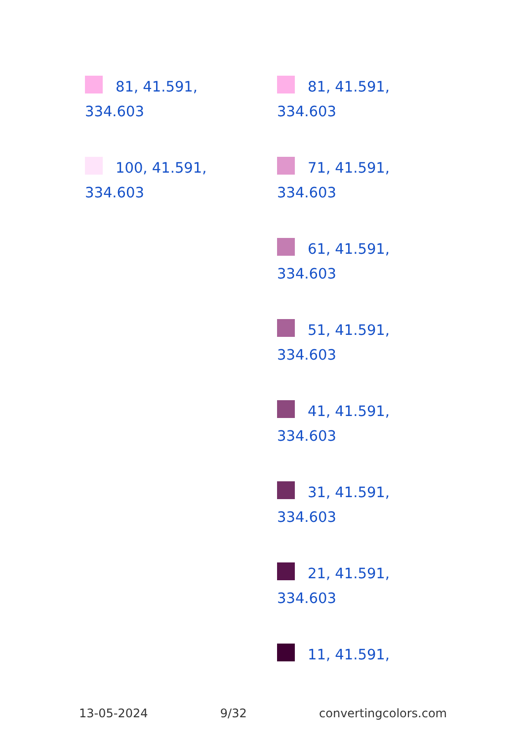81, 41.591, 334.603
100, 41.591, 334.603
81, 41.591, 334.603
71, 41.591, 334.603
61, 41.591, 334.603
51, 41.591, 334.603
41, 41.591, 334.603
31, 41.591, 334.603
21, 41.591, 334.603
11, 41.591,
13-05-2024 9/32 convertingcolors.com